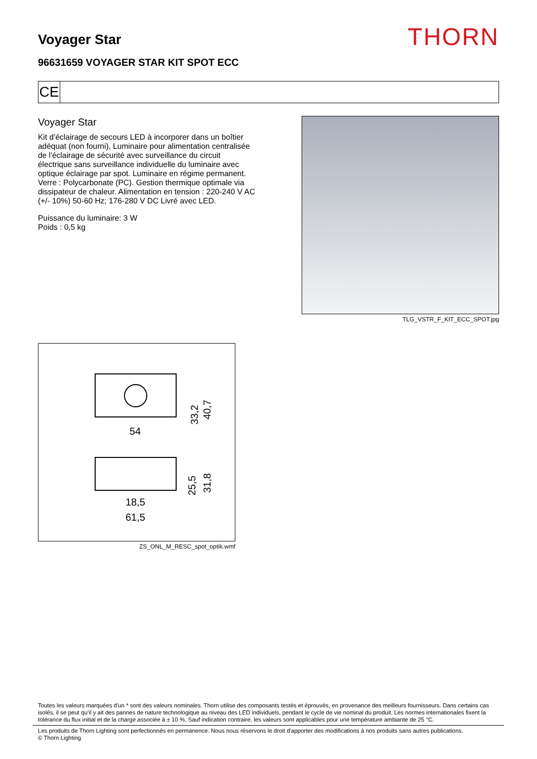Voyager Star
THORN
96631659 VOYAGER STAR KIT SPOT ECC
CE
Voyager Star
Kit d’éclairage de secours LED à incorporer dans un boîtier adéquat (non fourni), Luminaire pour alimentation centralisée de l'éclairage de sécurité avec surveillance du circuit électrique sans surveillance individuelle du luminaire avec optique éclairage par spot. Luminaire en régime permanent. Verre : Polycarbonate (PC). Gestion thermique optimale via dissipateur de chaleur. Alimentation en tension : 220-240 V AC (+/- 10%) 50-60 Hz; 176-280 V DC Livré avec LED.
Puissance du luminaire: 3 W
Poids : 0,5 kg
TLG_VSTR_F_KIT_ECC_SPOT.jpg
54
33,2
40,7
25,5
31,8
18,5
61,5
ZS_ONL_M_RESC_spot_optik.wmf
Toutes les valeurs marquées d'un * sont des valeurs nominales. Thorn utilise des composants testés et éprouvés, en provenance des meilleurs fournisseurs. Dans certains cas isolés, il se peut qu’il y ait des pannes de nature technologique au niveau des LED individuels, pendant le cycle de vie nominal du produit. Les normes internationales fixent la tolérance du flux initial et de la charge associée à ± 10 %. Sauf indication contraire, les valeurs sont applicables pour une température ambiante de 25 °C.
Les produits de Thorn Lighting sont perfectionnés en permanence. Nous nous réservons le droit d'apporter des modifications à nos produits sans autres publications.
© Thorn Lighting